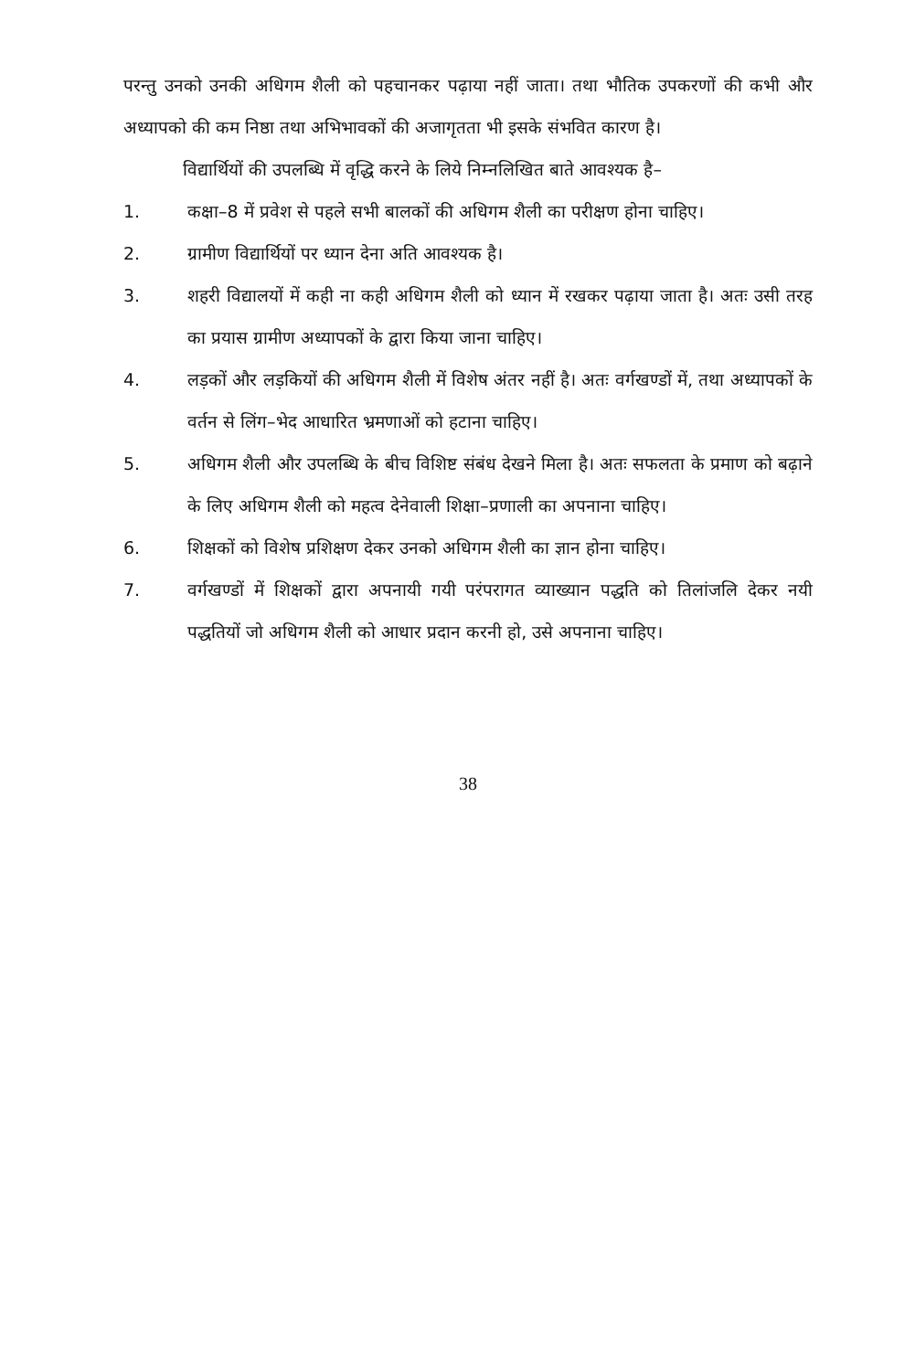परन्तु उनको उनकी अधिगम शैली को पहचानकर पढ़ाया नहीं जाता। तथा भौतिक उपकरणों की कभी और अध्यापको की कम निष्ठा तथा अभिभावकों की अजागृतता भी इसके संभवित कारण है।
विद्यार्थियों की उपलब्धि में वृद्धि करने के लिये निम्नलिखित बाते आवश्यक है–
1. कक्षा–8 में प्रवेश से पहले सभी बालकों की अधिगम शैली का परीक्षण होना चाहिए।
2. ग्रामीण विद्यार्थियों पर ध्यान देना अति आवश्यक है।
3. शहरी विद्यालयों में कही ना कही अधिगम शैली को ध्यान में रखकर पढ़ाया जाता है। अतः उसी तरह का प्रयास ग्रामीण अध्यापकों के द्वारा किया जाना चाहिए।
4. लड़कों और लड़कियों की अधिगम शैली में विशेष अंतर नहीं है। अतः वर्गखण्डों में, तथा अध्यापकों के वर्तन से लिंग–भेद आधारित भ्रमणाओं को हटाना चाहिए।
5. अधिगम शैली और उपलब्धि के बीच विशिष्ट संबंध देखने मिला है। अतः सफलता के प्रमाण को बढ़ाने के लिए अधिगम शैली को महत्व देनेवाली शिक्षा–प्रणाली का अपनाना चाहिए।
6. शिक्षकों को विशेष प्रशिक्षण देकर उनको अधिगम शैली का ज्ञान होना चाहिए।
7. वर्गखण्डों में शिक्षकों द्वारा अपनायी गयी परंपरागत व्याख्यान पद्धति को तिलांजलि देकर नयी पद्धतियों जो अधिगम शैली को आधार प्रदान करनी हो, उसे अपनाना चाहिए।
38